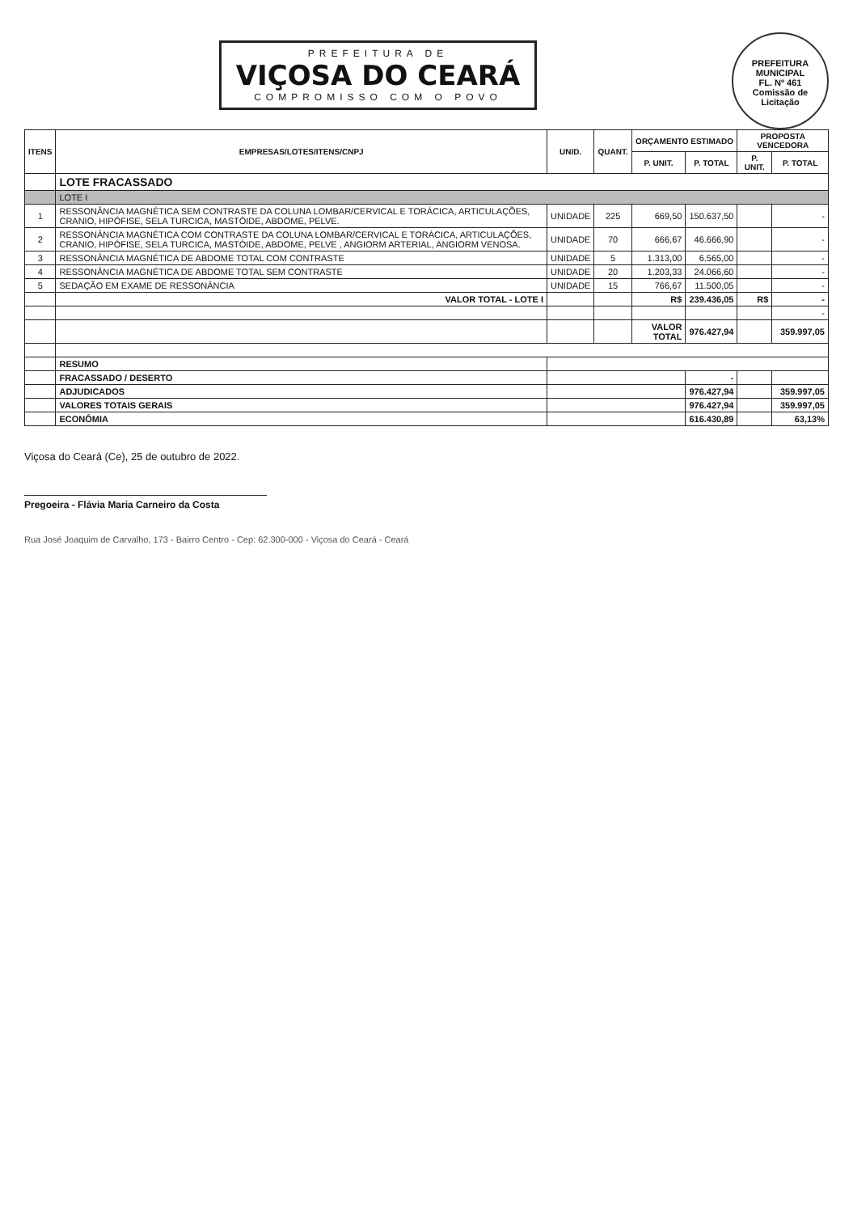PREFEITURA MUNICIPAL
FL. Nº 461
Comissão de Licitação
PREFEITURA DE
VIÇOSA DO CEARÁ
COMPROMISSO COM O POVO
| ITENS | EMPRESAS/LOTES/ITENS/CNPJ | UNID. | QUANT. | ORÇAMENTO ESTIMADO | | PROPOSTA VENCEDORA | |
| --- | --- | --- | --- | --- | --- | --- | --- |
| | | | | P. UNIT. | P. TOTAL | P. UNIT. | P. TOTAL |
| | LOTE FRACASSADO | | | | | | |
| | LOTE I | | | | | | |
| 1 | RESSONÂNCIA MAGNÉTICA SEM CONTRASTE DA COLUNA LOMBAR/CERVICAL E TORÁCICA, ARTICULAÇÕES, CRANIO, HIPÓFISE, SELA TURCICA, MASTÓIDE, ABDOME, PELVE. | UNIDADE | 225 | 669,50 | 150.637,50 | | - |
| 2 | RESSONÂNCIA MAGNÉTICA COM CONTRASTE DA COLUNA LOMBAR/CERVICAL E TORÁCICA, ARTICULAÇÕES, CRANIO, HIPÓFISE, SELA TURCICA, MASTÓIDE, ABDOME, PELVE , ANGIORM ARTERIAL, ANGIORM VENOSA. | UNIDADE | 70 | 666,67 | 46.666,90 | | - |
| 3 | RESSONÂNCIA MAGNÉTICA DE ABDOME TOTAL COM CONTRASTE | UNIDADE | 5 | 1.313,00 | 6.565,00 | | - |
| 4 | RESSONÂNCIA MAGNÉTICA DE ABDOME TOTAL SEM CONTRASTE | UNIDADE | 20 | 1.203,33 | 24.066,60 | | - |
| 5 | SEDAÇÃO EM EXAME DE RESSONÂNCIA | UNIDADE | 15 | 766,67 | 11.500,05 | | - |
| | VALOR TOTAL - LOTE I | | | R$ | 239.436,05 | R$ | - |
| | | | | | | | - |
| | | | | VALOR TOTAL | 976.427,94 | | 359.997,05 |
| | RESUMO | | | | | | |
| | FRACASSADO / DESERTO | | | | - | | |
| | ADJUDICADOS | | | | 976.427,94 | | 359.997,05 |
| | VALORES TOTAIS GERAIS | | | | 976.427,94 | | 359.997,05 |
| | ECONÔMIA | | | | 616.430,89 | | 63,13% |
Viçosa do Ceará (Ce), 25 de outubro de 2022.
Pregoeira - Flávia Maria Carneiro da Costa
Rua José Joaquim de Carvalho, 173 - Bairro Centro - Cep: 62.300-000 - Viçosa do Ceará - Ceará